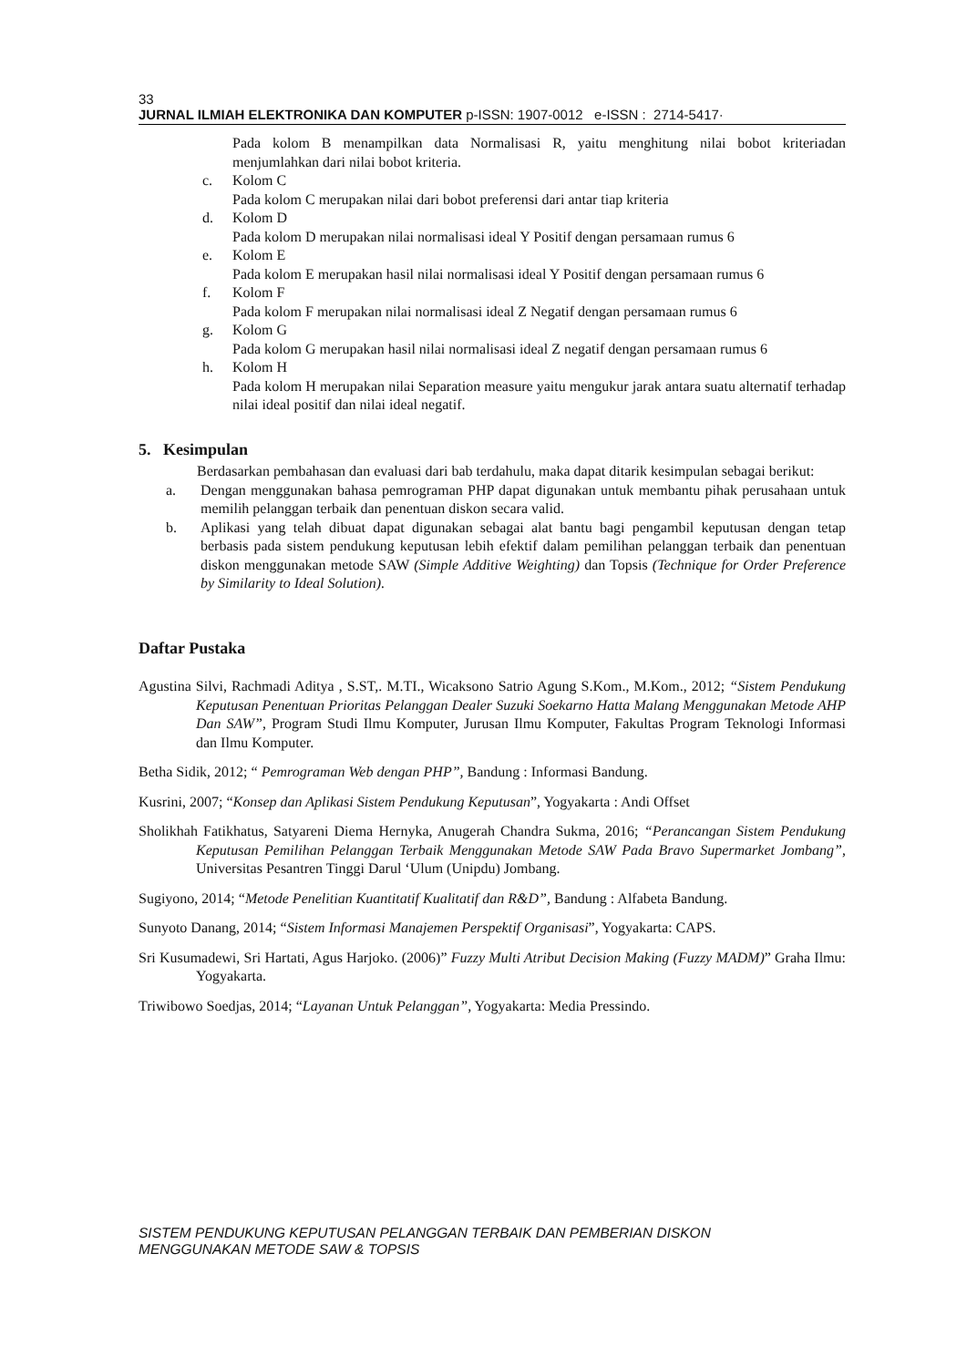33
JURNAL ILMIAH ELEKTRONIKA DAN KOMPUTER p-ISSN: 1907-0012 e-ISSN : 2714-5417·
Pada kolom B menampilkan data Normalisasi R, yaitu menghitung nilai bobot kriteriadan menjumlahkan dari nilai bobot kriteria.
c. Kolom C
Pada kolom C merupakan nilai dari bobot preferensi dari antar tiap kriteria
d. Kolom D
Pada kolom D merupakan nilai normalisasi ideal Y Positif dengan persamaan rumus 6
e. Kolom E
Pada kolom E merupakan hasil nilai normalisasi ideal Y Positif dengan persamaan rumus 6
f. Kolom F
Pada kolom F merupakan nilai normalisasi ideal Z Negatif dengan persamaan rumus 6
g. Kolom G
Pada kolom G merupakan hasil nilai normalisasi ideal Z negatif dengan persamaan rumus 6
h. Kolom H
Pada kolom H merupakan nilai Separation measure yaitu mengukur jarak antara suatu alternatif terhadap nilai ideal positif dan nilai ideal negatif.
5. Kesimpulan
Berdasarkan pembahasan dan evaluasi dari bab terdahulu, maka dapat ditarik kesimpulan sebagai berikut:
a. Dengan menggunakan bahasa pemrograman PHP dapat digunakan untuk membantu pihak perusahaan untuk memilih pelanggan terbaik dan penentuan diskon secara valid.
b. Aplikasi yang telah dibuat dapat digunakan sebagai alat bantu bagi pengambil keputusan dengan tetap berbasis pada sistem pendukung keputusan lebih efektif dalam pemilihan pelanggan terbaik dan penentuan diskon menggunakan metode SAW (Simple Additive Weighting) dan Topsis (Technique for Order Preference by Similarity to Ideal Solution).
Daftar Pustaka
Agustina Silvi, Rachmadi Aditya , S.ST,. M.TI., Wicaksono Satrio Agung S.Kom., M.Kom., 2012; “Sistem Pendukung Keputusan Penentuan Prioritas Pelanggan Dealer Suzuki Soekarno Hatta Malang Menggunakan Metode AHP Dan SAW”, Program Studi Ilmu Komputer, Jurusan Ilmu Komputer, Fakultas Program Teknologi Informasi dan Ilmu Komputer.
Betha Sidik, 2012; “ Pemrograman Web dengan PHP”, Bandung : Informasi Bandung.
Kusrini, 2007; “Konsep dan Aplikasi Sistem Pendukung Keputusan”, Yogyakarta : Andi Offset
Sholikhah Fatikhatus, Satyareni Diema Hernyka, Anugerah Chandra Sukma, 2016; “Perancangan Sistem Pendukung Keputusan Pemilihan Pelanggan Terbaik Menggunakan Metode SAW Pada Bravo Supermarket Jombang”, Universitas Pesantren Tinggi Darul ‘Ulum (Unipdu) Jombang.
Sugiyono, 2014; “Metode Penelitian Kuantitatif Kualitatif dan R&D”, Bandung : Alfabeta Bandung.
Sunyoto Danang, 2014; “Sistem Informasi Manajemen Perspektif Organisasi”, Yogyakarta: CAPS.
Sri Kusumadewi, Sri Hartati, Agus Harjoko. (2006)” Fuzzy Multi Atribut Decision Making (Fuzzy MADM)” Graha Ilmu: Yogyakarta.
Triwibowo Soedjas, 2014; “Layanan Untuk Pelanggan”, Yogyakarta: Media Pressindo.
SISTEM PENDUKUNG KEPUTUSAN PELANGGAN TERBAIK DAN PEMBERIAN DISKON
MENGGUNAKAN METODE SAW & TOPSIS